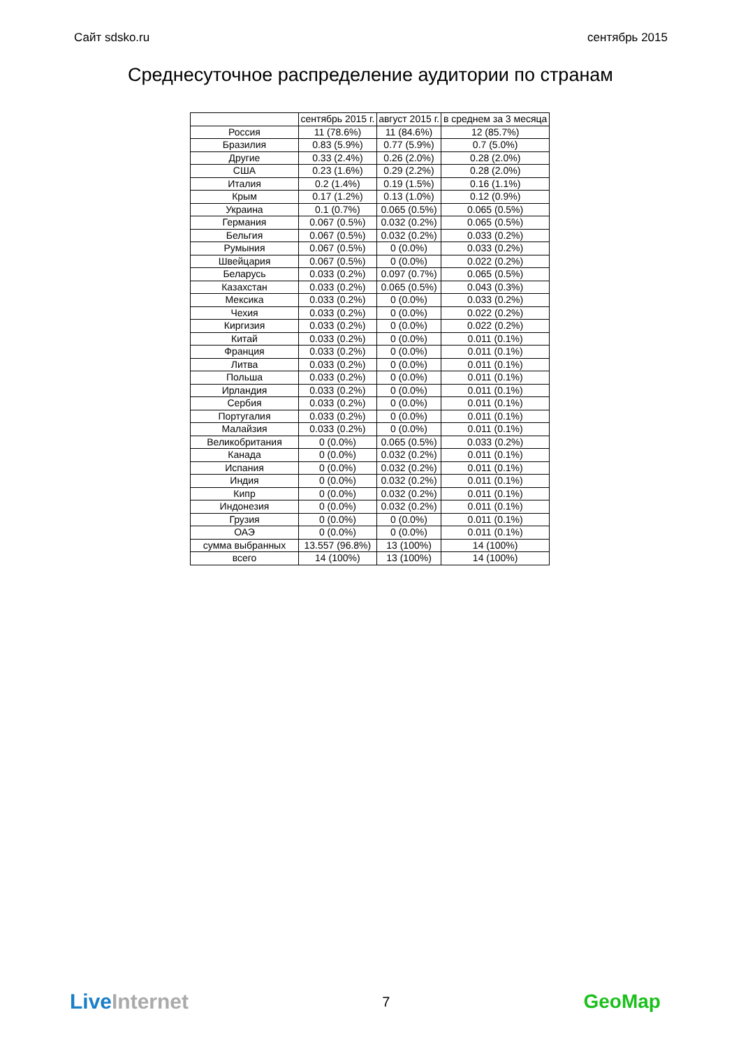Сайт sdsko.ru сентябрь 2015
Среднесуточное распределение аудитории по странам
| | сентябрь 2015 г. | август 2015 г. | в среднем за 3 месяца |
| --- | --- | --- | --- |
| Россия | 11 (78.6%) | 11 (84.6%) | 12 (85.7%) |
| Бразилия | 0.83 (5.9%) | 0.77 (5.9%) | 0.7 (5.0%) |
| Другие | 0.33 (2.4%) | 0.26 (2.0%) | 0.28 (2.0%) |
| США | 0.23 (1.6%) | 0.29 (2.2%) | 0.28 (2.0%) |
| Италия | 0.2 (1.4%) | 0.19 (1.5%) | 0.16 (1.1%) |
| Крым | 0.17 (1.2%) | 0.13 (1.0%) | 0.12 (0.9%) |
| Украина | 0.1 (0.7%) | 0.065 (0.5%) | 0.065 (0.5%) |
| Германия | 0.067 (0.5%) | 0.032 (0.2%) | 0.065 (0.5%) |
| Бельгия | 0.067 (0.5%) | 0.032 (0.2%) | 0.033 (0.2%) |
| Румыния | 0.067 (0.5%) | 0 (0.0%) | 0.033 (0.2%) |
| Швейцария | 0.067 (0.5%) | 0 (0.0%) | 0.022 (0.2%) |
| Беларусь | 0.033 (0.2%) | 0.097 (0.7%) | 0.065 (0.5%) |
| Казахстан | 0.033 (0.2%) | 0.065 (0.5%) | 0.043 (0.3%) |
| Мексика | 0.033 (0.2%) | 0 (0.0%) | 0.033 (0.2%) |
| Чехия | 0.033 (0.2%) | 0 (0.0%) | 0.022 (0.2%) |
| Киргизия | 0.033 (0.2%) | 0 (0.0%) | 0.022 (0.2%) |
| Китай | 0.033 (0.2%) | 0 (0.0%) | 0.011 (0.1%) |
| Франция | 0.033 (0.2%) | 0 (0.0%) | 0.011 (0.1%) |
| Литва | 0.033 (0.2%) | 0 (0.0%) | 0.011 (0.1%) |
| Польша | 0.033 (0.2%) | 0 (0.0%) | 0.011 (0.1%) |
| Ирландия | 0.033 (0.2%) | 0 (0.0%) | 0.011 (0.1%) |
| Сербия | 0.033 (0.2%) | 0 (0.0%) | 0.011 (0.1%) |
| Португалия | 0.033 (0.2%) | 0 (0.0%) | 0.011 (0.1%) |
| Малайзия | 0.033 (0.2%) | 0 (0.0%) | 0.011 (0.1%) |
| Великобритания | 0 (0.0%) | 0.065 (0.5%) | 0.033 (0.2%) |
| Канада | 0 (0.0%) | 0.032 (0.2%) | 0.011 (0.1%) |
| Испания | 0 (0.0%) | 0.032 (0.2%) | 0.011 (0.1%) |
| Индия | 0 (0.0%) | 0.032 (0.2%) | 0.011 (0.1%) |
| Кипр | 0 (0.0%) | 0.032 (0.2%) | 0.011 (0.1%) |
| Индонезия | 0 (0.0%) | 0.032 (0.2%) | 0.011 (0.1%) |
| Грузия | 0 (0.0%) | 0 (0.0%) | 0.011 (0.1%) |
| ОАЭ | 0 (0.0%) | 0 (0.0%) | 0.011 (0.1%) |
| сумма выбранных | 13.557 (96.8%) | 13 (100%) | 14 (100%) |
| всего | 14 (100%) | 13 (100%) | 14 (100%) |
LiveInternet 7 GeoMap